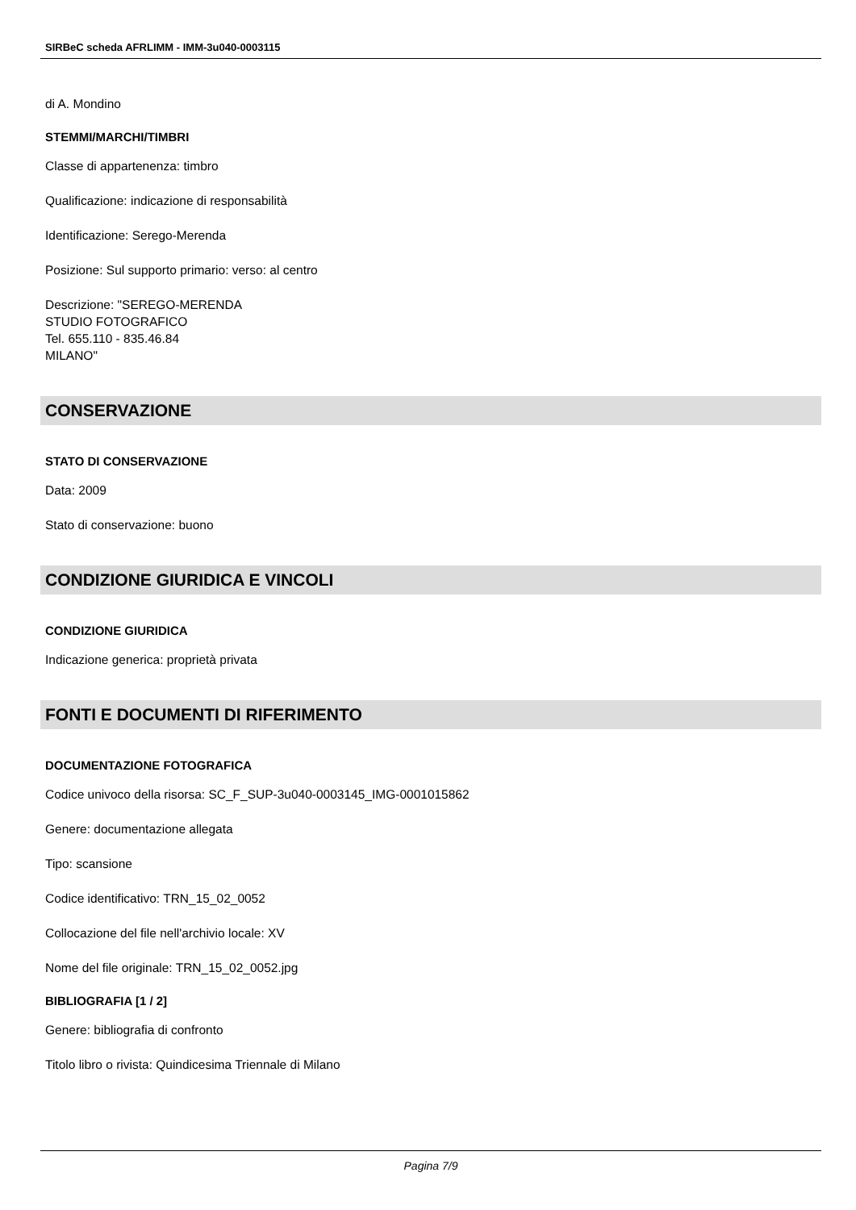SIRBeC scheda AFRLIMM - IMM-3u040-0003115
di A. Mondino
STEMMI/MARCHI/TIMBRI
Classe di appartenenza: timbro
Qualificazione: indicazione di responsabilità
Identificazione: Serego-Merenda
Posizione: Sul supporto primario: verso: al centro
Descrizione: "SEREGO-MERENDA
STUDIO FOTOGRAFICO
Tel. 655.110 - 835.46.84
MILANO"
CONSERVAZIONE
STATO DI CONSERVAZIONE
Data: 2009
Stato di conservazione: buono
CONDIZIONE GIURIDICA E VINCOLI
CONDIZIONE GIURIDICA
Indicazione generica: proprietà privata
FONTI E DOCUMENTI DI RIFERIMENTO
DOCUMENTAZIONE FOTOGRAFICA
Codice univoco della risorsa: SC_F_SUP-3u040-0003145_IMG-0001015862
Genere: documentazione allegata
Tipo: scansione
Codice identificativo: TRN_15_02_0052
Collocazione del file nell'archivio locale: XV
Nome del file originale: TRN_15_02_0052.jpg
BIBLIOGRAFIA [1 / 2]
Genere: bibliografia di confronto
Titolo libro o rivista: Quindicesima Triennale di Milano
Pagina 7/9